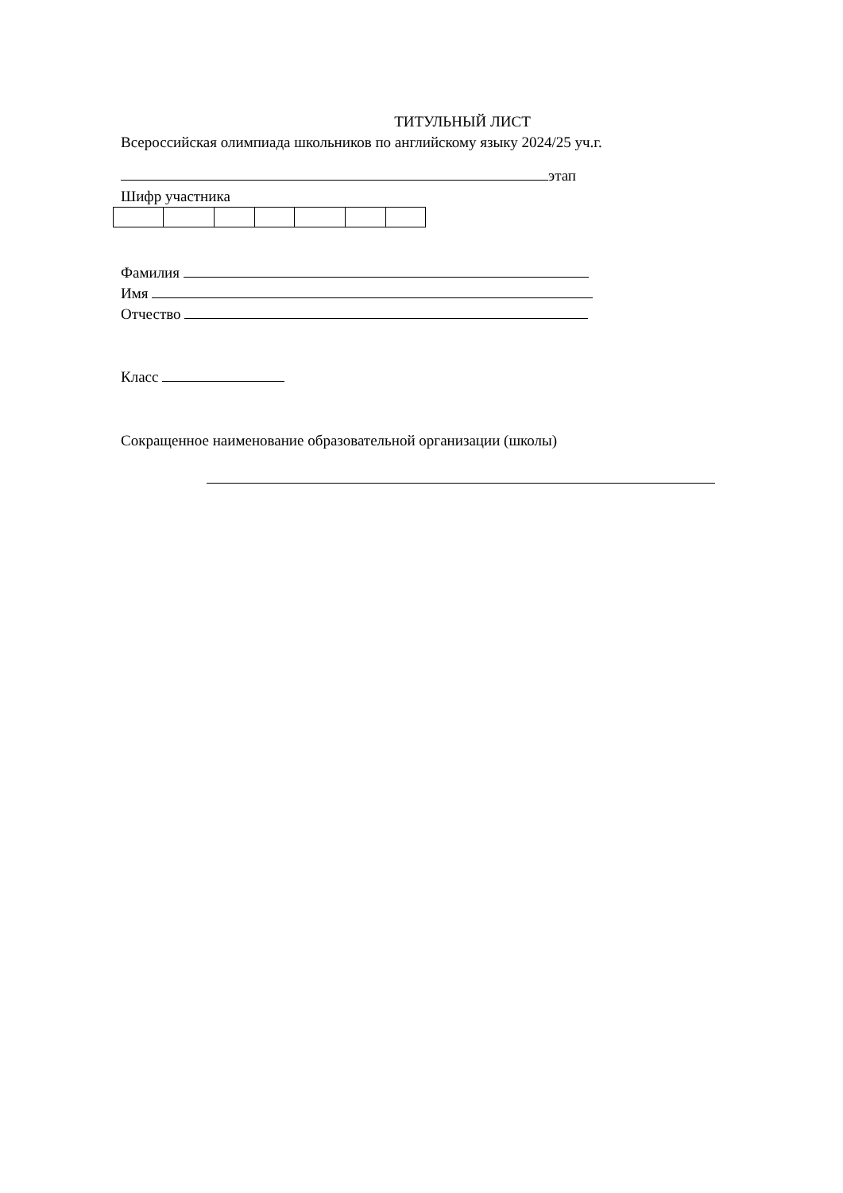ТИТУЛЬНЫЙ ЛИСТ
Всероссийская олимпиада школьников по английскому языку 2024/25 уч.г.
этап
Шифр участника
Фамилия
Имя
Отчество
Класс
Сокращенное наименование образовательной организации (школы)